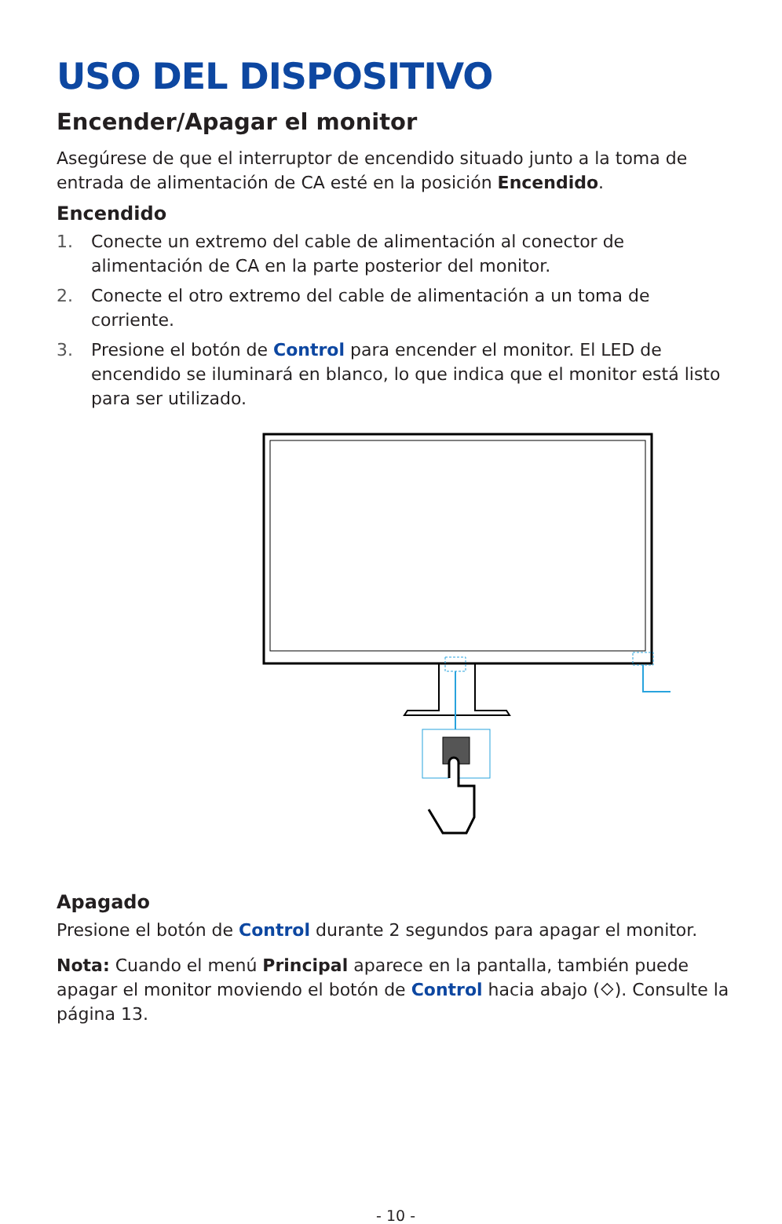USO DEL DISPOSITIVO
Encender/Apagar el monitor
Asegúrese de que el interruptor de encendido situado junto a la toma de entrada de alimentación de CA esté en la posición Encendido.
Encendido
1. Conecte un extremo del cable de alimentación al conector de alimentación de CA en la parte posterior del monitor.
2. Conecte el otro extremo del cable de alimentación a un toma de corriente.
3. Presione el botón de Control para encender el monitor. El LED de encendido se iluminará en blanco, lo que indica que el monitor está listo para ser utilizado.
Apagado
Presione el botón de Control durante 2 segundos para apagar el monitor.
Nota: Cuando el menú Principal aparece en la pantalla, también puede apagar el monitor moviendo el botón de Control hacia abajo (⬦). Consulte la página 13.
- 10 -